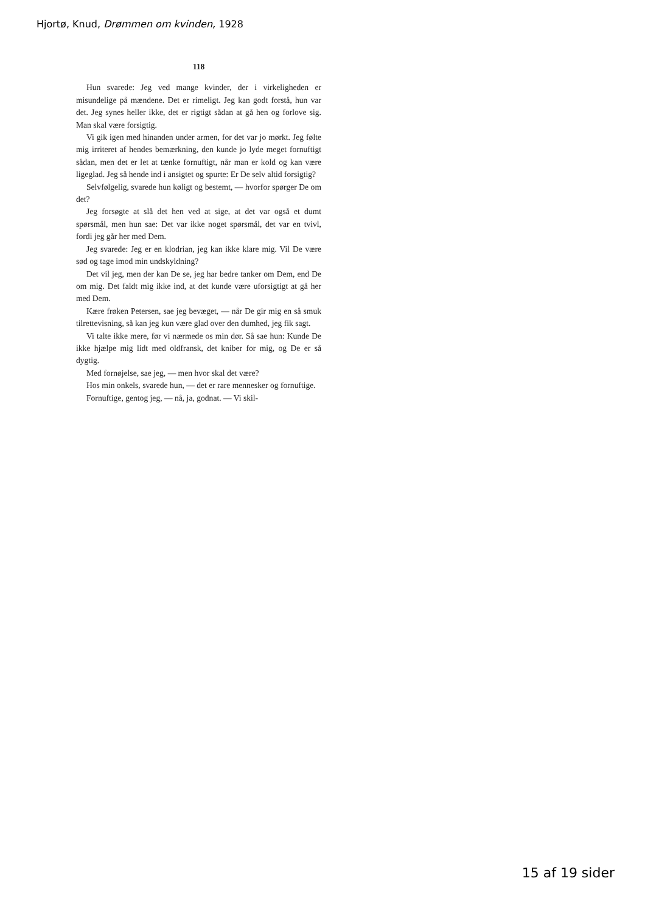Hjortø, Knud, Drømmen om kvinden, 1928
118
Hun svarede: Jeg ved mange kvinder, der i virkeligheden er misundelige på mændene. Det er rimeligt. Jeg kan godt forstå, hun var det. Jeg synes heller ikke, det er rigtigt sådan at gå hen og forlove sig. Man skal være forsigtig.
Vi gik igen med hinanden under armen, for det var jo mørkt. Jeg følte mig irriteret af hendes bemærkning, den kunde jo lyde meget fornuftigt sådan, men det er let at tænke fornuftigt, når man er kold og kan være ligeglad. Jeg så hende ind i ansigtet og spurte: Er De selv altid forsigtig?
Selvfølgelig, svarede hun køligt og bestemt, — hvorfor spørger De om det?
Jeg forsøgte at slå det hen ved at sige, at det var også et dumt spørsmål, men hun sae: Det var ikke noget spørsmål, det var en tvivl, fordi jeg går her med Dem.
Jeg svarede: Jeg er en klodrian, jeg kan ikke klare mig. Vil De være sød og tage imod min undskyldning?
Det vil jeg, men der kan De se, jeg har bedre tanker om Dem, end De om mig. Det faldt mig ikke ind, at det kunde være uforsigtigt at gå her med Dem.
Kære frøken Petersen, sae jeg bevæget, — når De gir mig en så smuk tilrettevisning, så kan jeg kun være glad over den dumhed, jeg fik sagt.
Vi talte ikke mere, før vi nærmede os min dør. Så sae hun: Kunde De ikke hjælpe mig lidt med oldfransk, det kniber for mig, og De er så dygtig.
Med fornøjelse, sae jeg, — men hvor skal det være?
Hos min onkels, svarede hun, — det er rare mennesker og fornuftige.
Fornuftige, gentog jeg, — nå, ja, godnat. — Vi skil-
15 af 19 sider